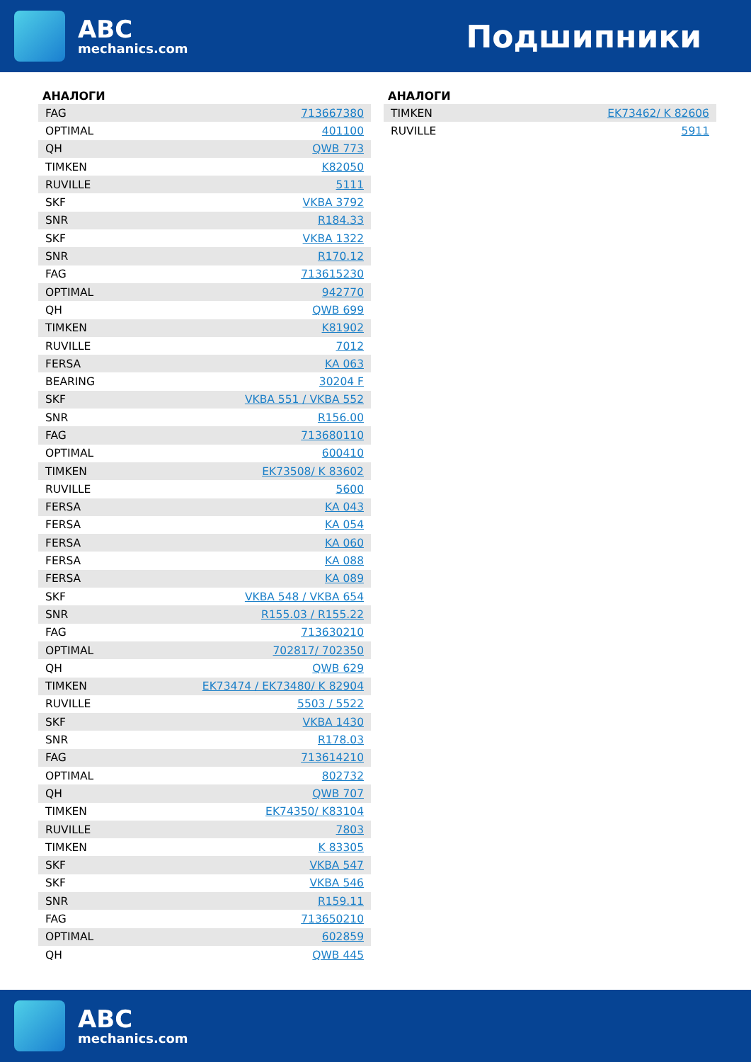ABC
mechanics.com
Подшипники
АНАЛОГИ
| FAG | 713667380 |
| OPTIMAL | 401100 |
| QH | QWB 773 |
| TIMKEN | K82050 |
| RUVILLE | 5111 |
| SKF | VKBA 3792 |
| SNR | R184.33 |
| SKF | VKBA 1322 |
| SNR | R170.12 |
| FAG | 713615230 |
| OPTIMAL | 942770 |
| QH | QWB 699 |
| TIMKEN | K81902 |
| RUVILLE | 7012 |
| FERSA | KA 063 |
| BEARING | 30204 F |
| SKF | VKBA 551 / VKBA 552 |
| SNR | R156.00 |
| FAG | 713680110 |
| OPTIMAL | 600410 |
| TIMKEN | EK73508/ K 83602 |
| RUVILLE | 5600 |
| FERSA | KA 043 |
| FERSA | KA 054 |
| FERSA | KA 060 |
| FERSA | KA 088 |
| FERSA | KA 089 |
| SKF | VKBA 548 / VKBA 654 |
| SNR | R155.03 / R155.22 |
| FAG | 713630210 |
| OPTIMAL | 702817/ 702350 |
| QH | QWB 629 |
| TIMKEN | EK73474 / EK73480/ K 82904 |
| RUVILLE | 5503 / 5522 |
| SKF | VKBA 1430 |
| SNR | R178.03 |
| FAG | 713614210 |
| OPTIMAL | 802732 |
| QH | QWB 707 |
| TIMKEN | EK74350/ K83104 |
| RUVILLE | 7803 |
| TIMKEN | K 83305 |
| SKF | VKBA 547 |
| SKF | VKBA 546 |
| SNR | R159.11 |
| FAG | 713650210 |
| OPTIMAL | 602859 |
| QH | QWB 445 |
АНАЛОГИ
| TIMKEN | EK73462/ K 82606 |
| RUVILLE | 5911 |
ABC
mechanics.com